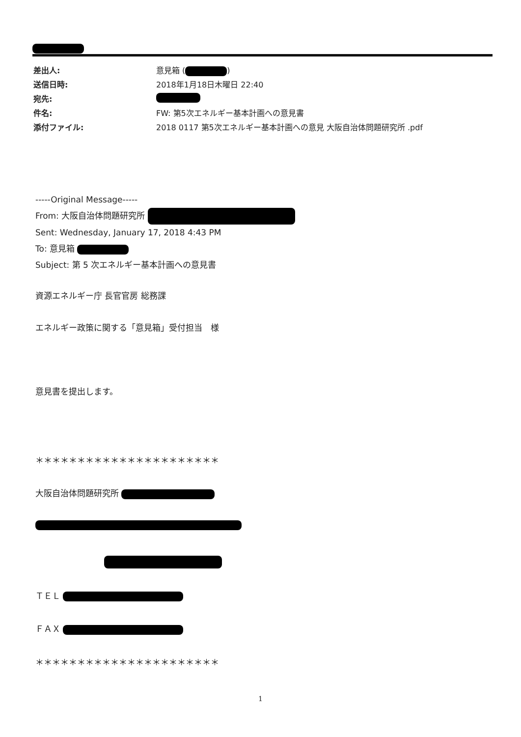差出人: 意見箱 ( )
送信日時: 2018年1月18日木曜日 22:40
宛先:
件名: FW: 第5次エネルギー基本計画への意見書
添付ファイル: 2018 0117 第5次エネルギー基本計画への意見 大阪自治体問題研究所 .pdf
-----Original Message-----
From: 大阪自治体問題研究所
Sent: Wednesday, January 17, 2018 4:43 PM
To: 意見箱
Subject: 第 5 次エネルギー基本計画への意見書
資源エネルギー庁 長官官房 総務課
エネルギー政策に関する「意見箱」受付担当　様
意見書を提出します。
＊＊＊＊＊＊＊＊＊＊＊＊＊＊＊＊＊＊＊＊＊＊
大阪自治体問題研究所
ＴＥＬ
ＦＡＸ
＊＊＊＊＊＊＊＊＊＊＊＊＊＊＊＊＊＊＊＊＊＊
1